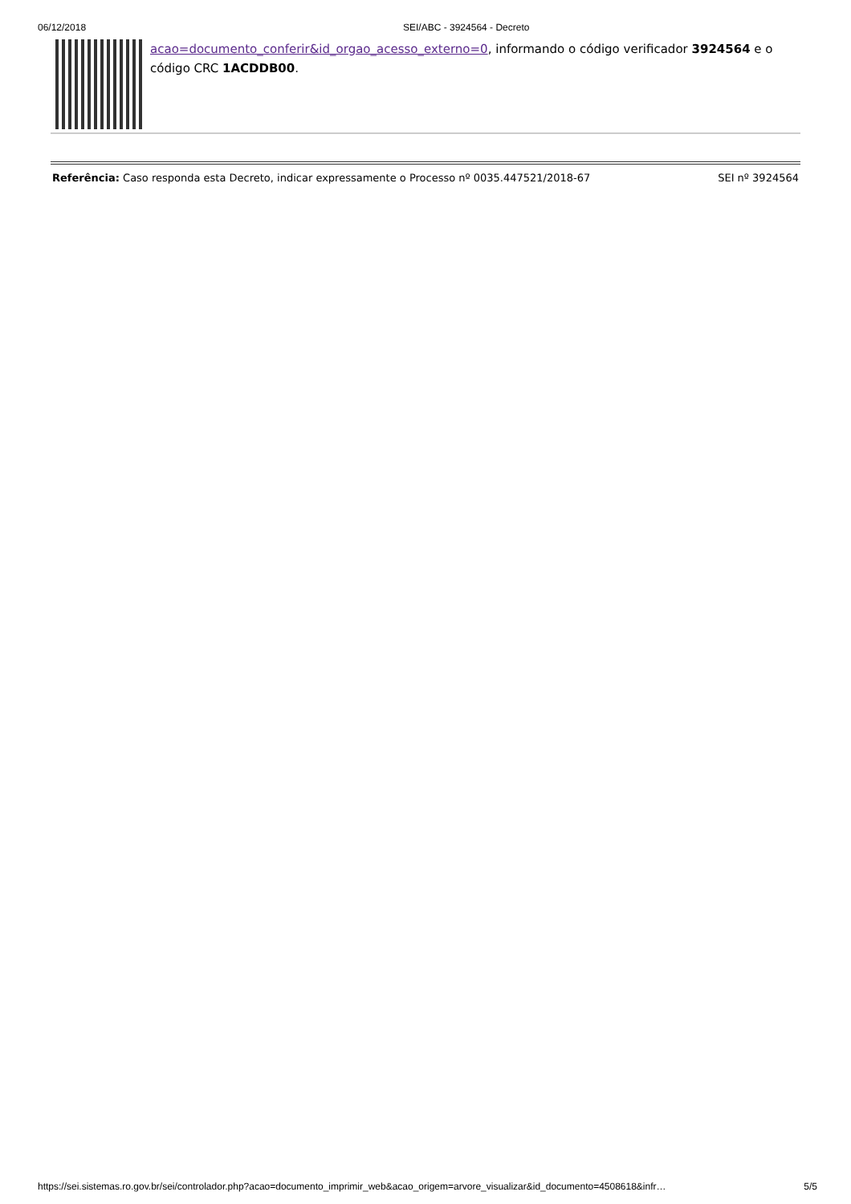06/12/2018 SEI/ABC - 3924564 - Decreto
acao=documento_conferir&id_orgao_acesso_externo=0, informando o código verificador 3924564 e o código CRC 1ACDDB00.
Referência: Caso responda esta Decreto, indicar expressamente o Processo nº 0035.447521/2018-67 SEI nº 3924564
https://sei.sistemas.ro.gov.br/sei/controlador.php?acao=documento_imprimir_web&acao_origem=arvore_visualizar&id_documento=4508618&infr… 5/5